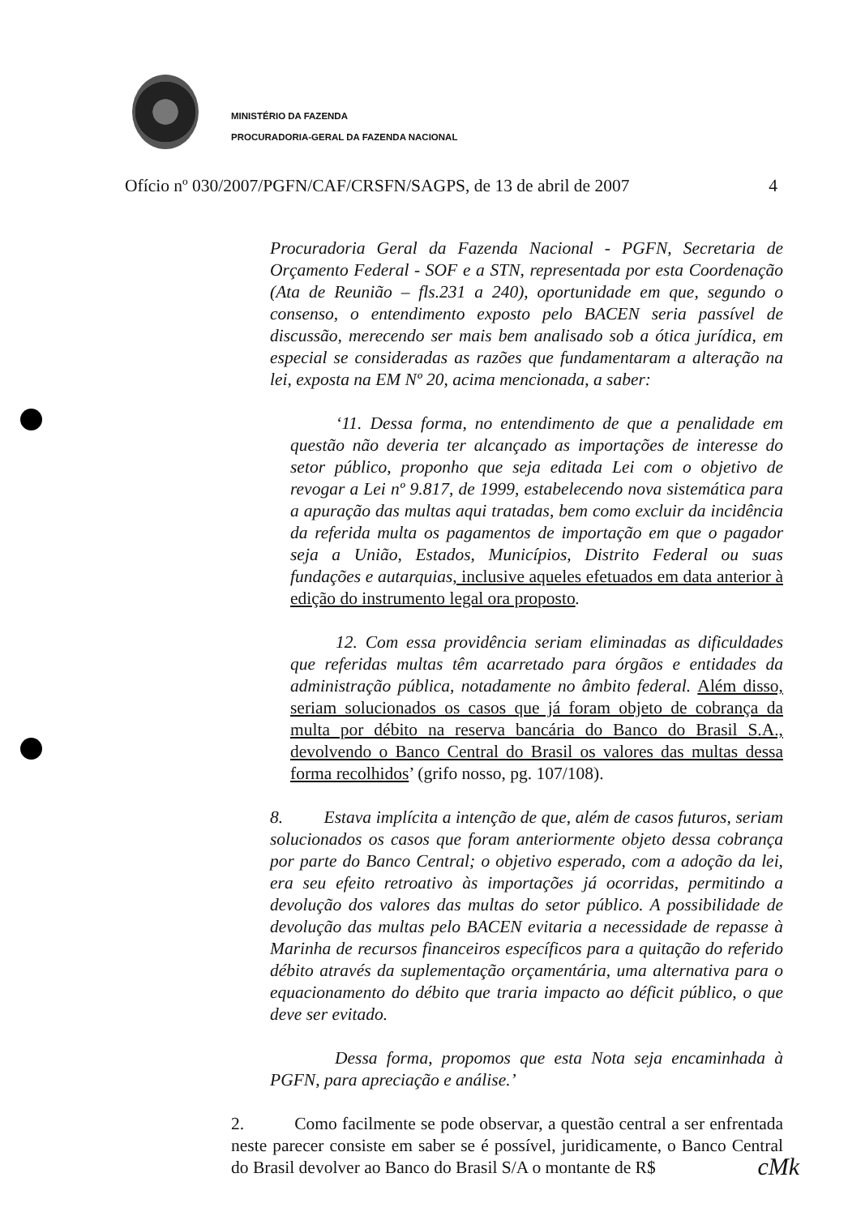MINISTÉRIO DA FAZENDA
PROCURADORIA-GERAL DA FAZENDA NACIONAL
Ofício nº 030/2007/PGFN/CAF/CRSFN/SAGPS, de 13 de abril de 2007 4
Procuradoria Geral da Fazenda Nacional - PGFN, Secretaria de Orçamento Federal - SOF e a STN, representada por esta Coordenação (Ata de Reunião – fls.231 a 240), oportunidade em que, segundo o consenso, o entendimento exposto pelo BACEN seria passível de discussão, merecendo ser mais bem analisado sob a ótica jurídica, em especial se consideradas as razões que fundamentaram a alteração na lei, exposta na EM Nº 20, acima mencionada, a saber:
‘11. Dessa forma, no entendimento de que a penalidade em questão não deveria ter alcançado as importações de interesse do setor público, proponho que seja editada Lei com o objetivo de revogar a Lei nº 9.817, de 1999, estabelecendo nova sistemática para a apuração das multas aqui tratadas, bem como excluir da incidência da referida multa os pagamentos de importação em que o pagador seja a União, Estados, Municípios, Distrito Federal ou suas fundações e autarquias, inclusive aqueles efetuados em data anterior à edição do instrumento legal ora proposto.
12. Com essa providência seriam eliminadas as dificuldades que referidas multas têm acarretado para órgãos e entidades da administração pública, notadamente no âmbito federal. Além disso, seriam solucionados os casos que já foram objeto de cobrança da multa por débito na reserva bancária do Banco do Brasil S.A., devolvendo o Banco Central do Brasil os valores das multas dessa forma recolhidos’ (grifo nosso, pg. 107/108).
8. Estava implícita a intenção de que, além de casos futuros, seriam solucionados os casos que foram anteriormente objeto dessa cobrança por parte do Banco Central; o objetivo esperado, com a adoção da lei, era seu efeito retroativo às importações já ocorridas, permitindo a devolução dos valores das multas do setor público. A possibilidade de devolução das multas pelo BACEN evitaria a necessidade de repasse à Marinha de recursos financeiros específicos para a quitação do referido débito através da suplementação orçamentária, uma alternativa para o equacionamento do débito que traria impacto ao déficit público, o que deve ser evitado.
Dessa forma, propomos que esta Nota seja encaminhada à PGFN, para apreciação e análise.’
2. Como facilmente se pode observar, a questão central a ser enfrentada neste parecer consiste em saber se é possível, juridicamente, o Banco Central do Brasil devolver ao Banco do Brasil S/A o montante de R$
cMk